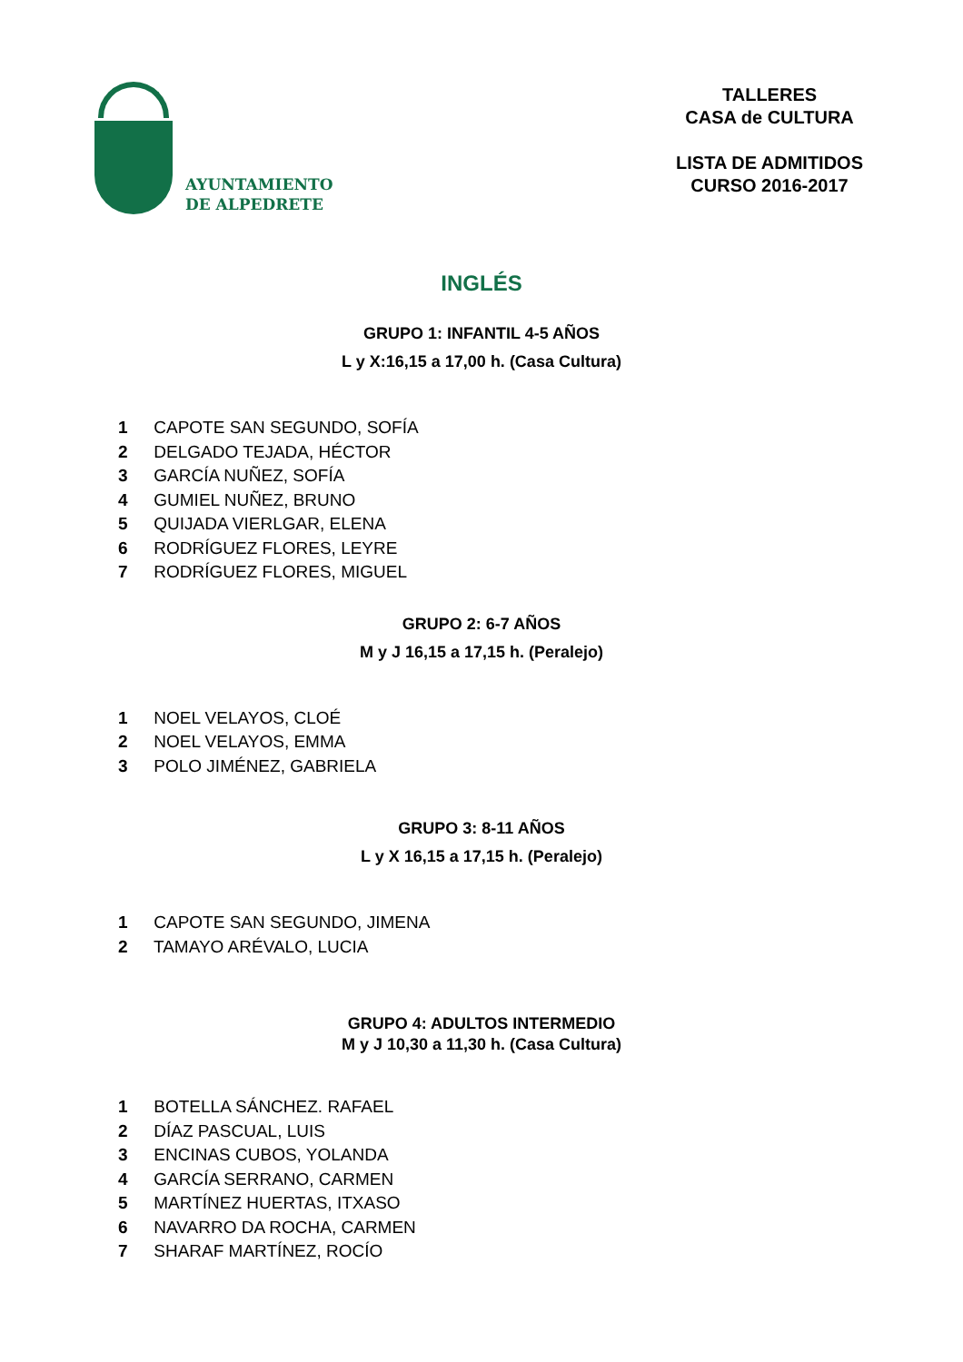AYUNTAMIENTO
DE ALPEDRETE
TALLERES
CASA de CULTURA
LISTA DE ADMITIDOS
CURSO 2016-2017
INGLÉS
GRUPO 1: INFANTIL 4-5 AÑOS
L y X:16,15 a 17,00 h. (Casa Cultura)
1 CAPOTE SAN SEGUNDO, SOFÍA
2 DELGADO TEJADA, HÉCTOR
3 GARCÍA NUÑEZ, SOFÍA
4 GUMIEL NUÑEZ, BRUNO
5 QUIJADA VIERLGAR, ELENA
6 RODRÍGUEZ FLORES, LEYRE
7 RODRÍGUEZ FLORES, MIGUEL
GRUPO 2: 6-7 AÑOS
M y J 16,15 a 17,15 h. (Peralejo)
1 NOEL VELAYOS, CLOÉ
2 NOEL VELAYOS, EMMA
3 POLO JIMÉNEZ, GABRIELA
GRUPO 3: 8-11 AÑOS
L y X 16,15 a 17,15 h. (Peralejo)
1 CAPOTE SAN SEGUNDO, JIMENA
2 TAMAYO ARÉVALO, LUCIA
GRUPO 4: ADULTOS INTERMEDIO
M y J 10,30 a 11,30 h. (Casa Cultura)
1 BOTELLA SÁNCHEZ. RAFAEL
2 DÍAZ PASCUAL, LUIS
3 ENCINAS CUBOS, YOLANDA
4 GARCÍA SERRANO, CARMEN
5 MARTÍNEZ HUERTAS, ITXASO
6 NAVARRO DA ROCHA, CARMEN
7 SHARAF MARTÍNEZ, ROCÍO